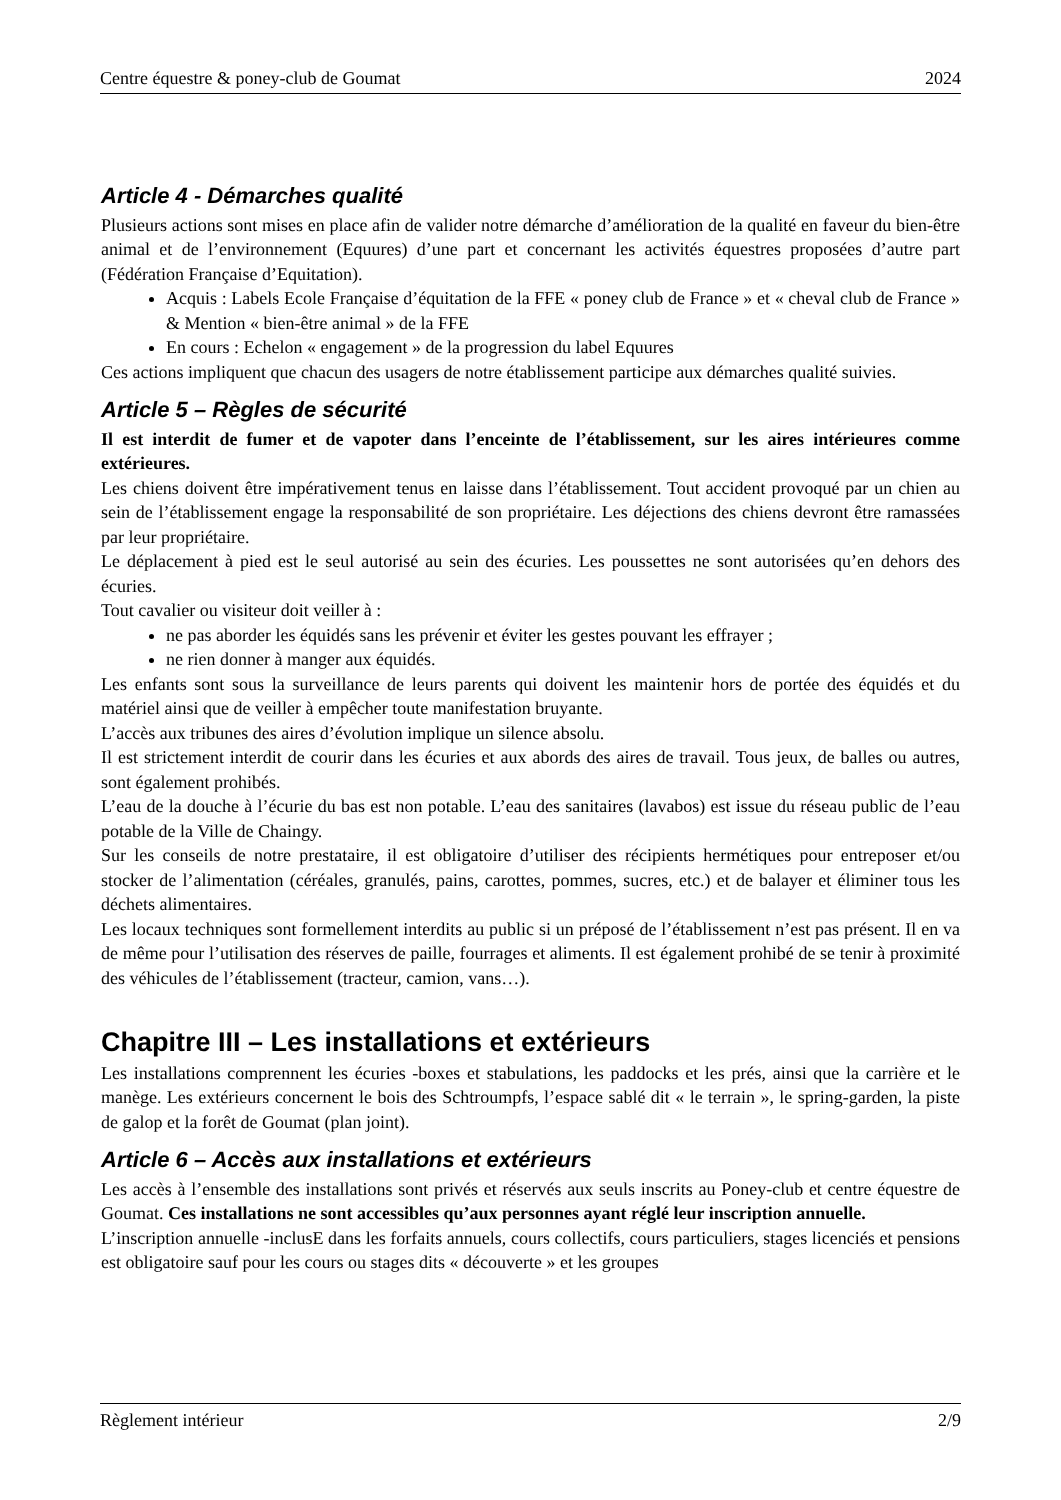Centre équestre & poney-club de Goumat 2024
Article 4 - Démarches qualité
Plusieurs actions sont mises en place afin de valider notre démarche d’amélioration de la qualité en faveur du bien-être animal et de l’environnement (Equures) d’une part et concernant les activités équestres proposées d’autre part (Fédération Française d’Equitation).
Acquis : Labels Ecole Française d’équitation de la FFE « poney club de France » et « cheval club de France » & Mention « bien-être animal » de la FFE
En cours : Echelon « engagement » de la progression du label Equures
Ces actions impliquent que chacun des usagers de notre établissement participe aux démarches qualité suivies.
Article 5 – Règles de sécurité
Il est interdit de fumer et de vapoter dans l’enceinte de l’établissement, sur les aires intérieures comme extérieures.
Les chiens doivent être impérativement tenus en laisse dans l’établissement. Tout accident provoqué par un chien au sein de l’établissement engage la responsabilité de son propriétaire. Les déjections des chiens devront être ramassées par leur propriétaire.
Le déplacement à pied est le seul autorisé au sein des écuries. Les poussettes ne sont autorisées qu’en dehors des écuries.
Tout cavalier ou visiteur doit veiller à :
ne pas aborder les équidés sans les prévenir et éviter les gestes pouvant les effrayer ;
ne rien donner à manger aux équidés.
Les enfants sont sous la surveillance de leurs parents qui doivent les maintenir hors de portée des équidés et du matériel ainsi que de veiller à empêcher toute manifestation bruyante.
L’accès aux tribunes des aires d’évolution implique un silence absolu.
Il est strictement interdit de courir dans les écuries et aux abords des aires de travail. Tous jeux, de balles ou autres, sont également prohibés.
L’eau de la douche à l’écurie du bas est non potable. L’eau des sanitaires (lavabos) est issue du réseau public de l’eau potable de la Ville de Chaingy.
Sur les conseils de notre prestataire, il est obligatoire d’utiliser des récipients hermétiques pour entreposer et/ou stocker de l’alimentation (céréales, granulés, pains, carottes, pommes, sucres, etc.) et de balayer et éliminer tous les déchets alimentaires.
Les locaux techniques sont formellement interdits au public si un préposé de l’établissement n’est pas présent. Il en va de même pour l’utilisation des réserves de paille, fourrages et aliments. Il est également prohibé de se tenir à proximité des véhicules de l’établissement (tracteur, camion, vans…).
Chapitre III – Les installations et extérieurs
Les installations comprennent les écuries -boxes et stabulations, les paddocks et les prés, ainsi que la carrière et le manège. Les extérieurs concernent le bois des Schtroumpfs, l’espace sablé dit « le terrain », le spring-garden, la piste de galop et la forêt de Goumat (plan joint).
Article 6 – Accès aux installations et extérieurs
Les accès à l’ensemble des installations sont privés et réservés aux seuls inscrits au Poney-club et centre équestre de Goumat. Ces installations ne sont accessibles qu’aux personnes ayant réglé leur inscription annuelle.
L’inscription annuelle -inclusE dans les forfaits annuels, cours collectifs, cours particuliers, stages licenciés et pensions est obligatoire sauf pour les cours ou stages dits « découverte » et les groupes
Règlement intérieur 2/9